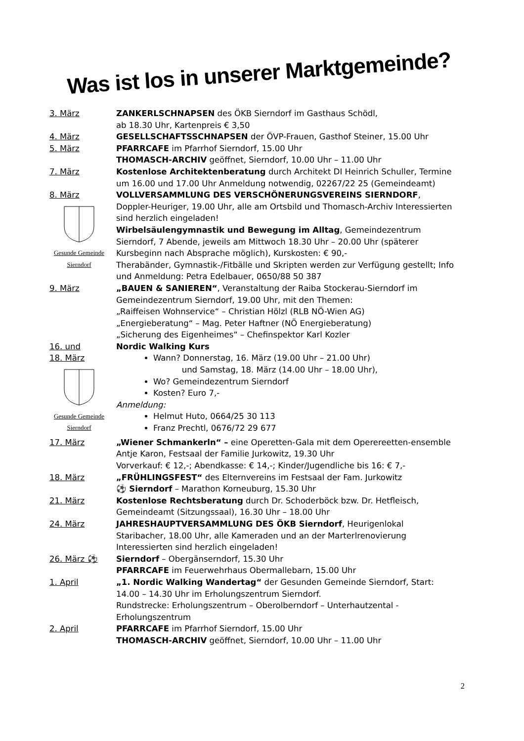Was ist los in unserer Marktgemeinde?
3. März ZANKERLSCHNAPSEN des ÖKB Sierndorf im Gasthaus Schödl,
ab 18.30 Uhr, Kartenpreis € 3,50
4. März GESELLSCHAFTSSCHNAPSEN der ÖVP-Frauen, Gasthof Steiner, 15.00 Uhr
5. März PFARRCAFE im Pfarrhof Sierndorf, 15.00 Uhr
THOMASCH-ARCHIV geöffnet, Sierndorf, 10.00 Uhr – 11.00 Uhr
7. März Kostenlose Architektenberatung durch Architekt DI Heinrich Schuller, Termine um 16.00 und 17.00 Uhr Anmeldung notwendig, 02267/22 25 (Gemeindeamt)
8. März
Gesunde Gemeinde Sierndorf
VOLLVERSAMMLUNG DES VERSCHÖNERUNGSVEREINS SIERNDORF, Doppler-Heuriger, 19.00 Uhr, alle am Ortsbild und Thomasch-Archiv Interessierten sind herzlich eingeladen!
Wirbelsäulengymnastik und Bewegung im Alltag, Gemeindezentrum Sierndorf, 7 Abende, jeweils am Mittwoch 18.30 Uhr – 20.00 Uhr (späterer Kursbeginn nach Absprache möglich), Kurskosten: € 90,-
Therabänder, Gymnastik-/Fitbälle und Skripten werden zur Verfügung gestellt; Info und Anmeldung: Petra Edelbauer, 0650/88 50 387
9. März „BAUEN & SANIEREN“, Veranstaltung der Raiba Stockerau-Sierndorf im Gemeindezentrum Sierndorf, 19.00 Uhr, mit den Themen:
„Raiffeisen Wohnservice“ – Christian Hölzl (RLB NÖ-Wien AG)
„Energieberatung“ – Mag. Peter Haftner (NÖ Energieberatung)
„Sicherung des Eigenheimes“ – Chefinspektor Karl Kozler
16. und
18. März
Gesunde Gemeinde Sierndorf
Nordic Walking Kurs
Wann? Donnerstag, 16. März (19.00 Uhr – 21.00 Uhr)
und Samstag, 18. März (14.00 Uhr – 18.00 Uhr),
Wo? Gemeindezentrum Sierndorf
Kosten? Euro 7,-
Anmeldung:
Helmut Huto, 0664/25 30 113
Franz Prechtl, 0676/72 29 677
17. März „Wiener Schmankerln“ – eine Operetten-Gala mit dem Operereetten-ensemble Antje Karon, Festsaal der Familie Jurkowitz, 19.30 Uhr
Vorverkauf: € 12,-; Abendkasse: € 14,-; Kinder/Jugendliche bis 16: € 7,-
18. März „FRÜHLINGSFEST“ des Elternvereins im Festsaal der Fam. Jurkowitz
⚽ Sierndorf – Marathon Korneuburg, 15.30 Uhr
21. März Kostenlose Rechtsberatung durch Dr. Schoderböck bzw. Dr. Hetfleisch, Gemeindeamt (Sitzungssaal), 16.30 Uhr – 18.00 Uhr
24. März JAHRESHAUPTVERSAMMLUNG DES ÖKB Sierndorf, Heurigenlokal Staribacher, 18.00 Uhr, alle Kameraden und an der Marterlrenovierung Interessierten sind herzlich eingeladen!
26. März ⚽ Sierndorf – Obergänserndorf, 15.30 Uhr
PFARRCAFE im Feuerwehrhaus Obermallebarn, 15.00 Uhr
1. April „1. Nordic Walking Wandertag“ der Gesunden Gemeinde Sierndorf, Start: 14.00 – 14.30 Uhr im Erholungszentrum Sierndorf.
Rundstrecke: Erholungszentrum – Oberolberndorf – Unterhautzental - Erholungszentrum
2. April PFARRCAFE im Pfarrhof Sierndorf, 15.00 Uhr
THOMASCH-ARCHIV geöffnet, Sierndorf, 10.00 Uhr – 11.00 Uhr
2